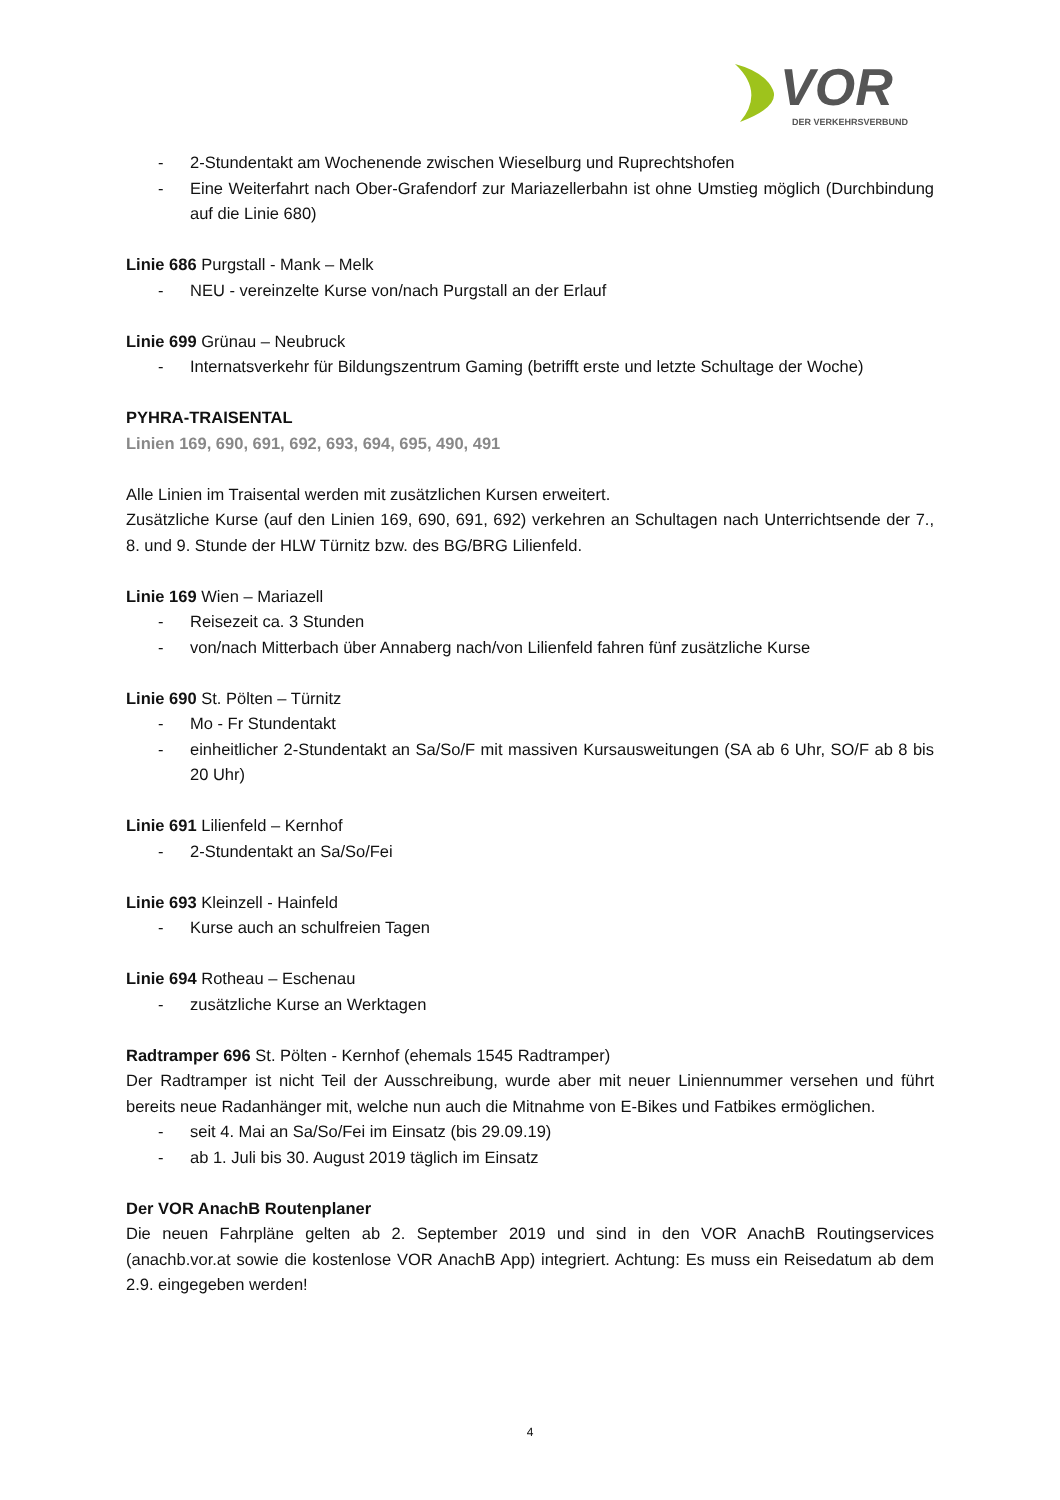VOR
DER VERKEHRSVERBUND
- 2-Stundentakt am Wochenende zwischen Wieselburg und Ruprechtshofen
- Eine Weiterfahrt nach Ober-Grafendorf zur Mariazellerbahn ist ohne Umstieg möglich (Durchbindung auf die Linie 680)
Linie 686 Purgstall - Mank – Melk
- NEU - vereinzelte Kurse von/nach Purgstall an der Erlauf
Linie 699 Grünau – Neubruck
- Internatsverkehr für Bildungszentrum Gaming (betrifft erste und letzte Schultage der Woche)
PYHRA-TRAISENTAL
Linien 169, 690, 691, 692, 693, 694, 695, 490, 491
Alle Linien im Traisental werden mit zusätzlichen Kursen erweitert.
Zusätzliche Kurse (auf den Linien 169, 690, 691, 692) verkehren an Schultagen nach Unterrichtsende der 7., 8. und 9. Stunde der HLW Türnitz bzw. des BG/BRG Lilienfeld.
Linie 169 Wien – Mariazell
- Reisezeit ca. 3 Stunden
- von/nach Mitterbach über Annaberg nach/von Lilienfeld fahren fünf zusätzliche Kurse
Linie 690 St. Pölten – Türnitz
- Mo - Fr Stundentakt
- einheitlicher 2-Stundentakt an Sa/So/F mit massiven Kursausweitungen (SA ab 6 Uhr, SO/F ab 8 bis 20 Uhr)
Linie 691 Lilienfeld – Kernhof
- 2-Stundentakt an Sa/So/Fei
Linie 693 Kleinzell - Hainfeld
- Kurse auch an schulfreien Tagen
Linie 694 Rotheau – Eschenau
- zusätzliche Kurse an Werktagen
Radtramper 696 St. Pölten - Kernhof (ehemals 1545 Radtramper)
Der Radtramper ist nicht Teil der Ausschreibung, wurde aber mit neuer Liniennummer versehen und führt bereits neue Radanhänger mit, welche nun auch die Mitnahme von E-Bikes und Fatbikes ermöglichen.
- seit 4. Mai an Sa/So/Fei im Einsatz (bis 29.09.19)
- ab 1. Juli bis 30. August 2019 täglich im Einsatz
Der VOR AnachB Routenplaner
Die neuen Fahrpläne gelten ab 2. September 2019 und sind in den VOR AnachB Routingservices (anachb.vor.at sowie die kostenlose VOR AnachB App) integriert. Achtung: Es muss ein Reisedatum ab dem 2.9. eingegeben werden!
4